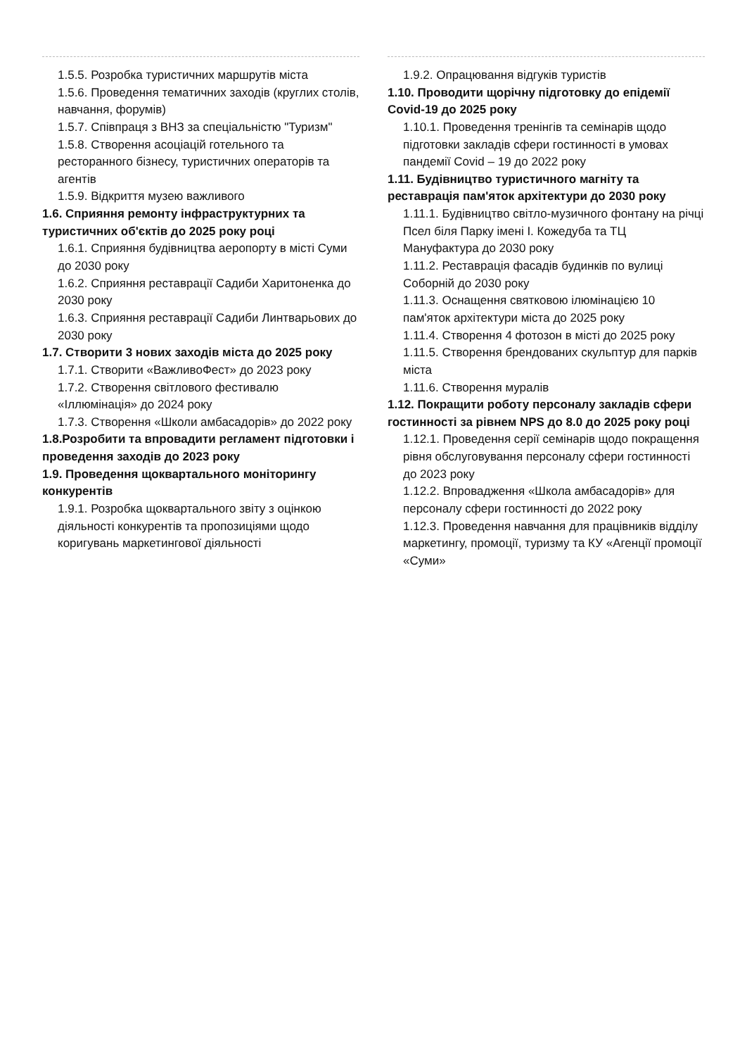1.5.5. Розробка туристичних маршрутів міста
1.5.6. Проведення тематичних заходів (круглих столів, навчання, форумів)
1.5.7. Співпраця з ВНЗ за спеціальністю "Туризм"
1.5.8. Створення асоціацій готельного та ресторанного бізнесу, туристичних операторів та агентів
1.5.9. Відкриття музею важливого
1.6. Сприяння ремонту інфраструктурних та туристичних об'єктів до 2025 року році
1.6.1. Сприяння будівництва аеропорту в місті Суми до 2030 року
1.6.2. Сприяння реставрації Садиби Харитоненка до 2030 року
1.6.3. Сприяння реставрації Садиби Линтварьових до 2030 року
1.7. Створити 3 нових заходів міста до 2025 року
1.7.1. Створити «ВажливоФест» до 2023 року
1.7.2. Створення світлового фестивалю «Іллюмінація» до 2024 року
1.7.3. Створення «Школи амбасадорів» до 2022 року
1.8.Розробити та впровадити регламент підготовки і проведення заходів до 2023 року
1.9. Проведення щоквартального моніторингу конкурентів
1.9.1. Розробка щоквартального звіту з оцінкою діяльності конкурентів та пропозиціями щодо коригувань маркетингової діяльності
1.9.2. Опрацювання відгуків туристів
1.10. Проводити щорічну підготовку до епідемії Covid-19 до 2025 року
1.10.1. Проведення тренінгів та семінарів щодо підготовки закладів сфери гостинності в умовах пандемії Covid – 19 до 2022 року
1.11. Будівництво туристичного магніту та реставрація пам'яток архітектури до 2030 року
1.11.1. Будівництво світло-музичного фонтану на річці Псел біля Парку імені І. Кожедуба та ТЦ Мануфактура до 2030 року
1.11.2. Реставрація фасадів будинків по вулиці Соборній до 2030 року
1.11.3. Оснащення святковою ілюмінацією 10 пам'яток архітектури міста до 2025 року
1.11.4. Створення 4 фотозон в місті до 2025 року
1.11.5. Створення брендованих скульптур для парків міста
1.11.6. Створення муралів
1.12. Покращити роботу персоналу закладів сфери гостинності за рівнем NPS до 8.0 до 2025 року році
1.12.1. Проведення серії семінарів щодо покращення рівня обслуговування персоналу сфери гостинності до 2023 року
1.12.2. Впровадження «Школа амбасадорів» для персоналу сфери гостинності до 2022 року
1.12.3. Проведення навчання для працівників відділу маркетингу, промоції, туризму та КУ «Агенції промоції «Суми»